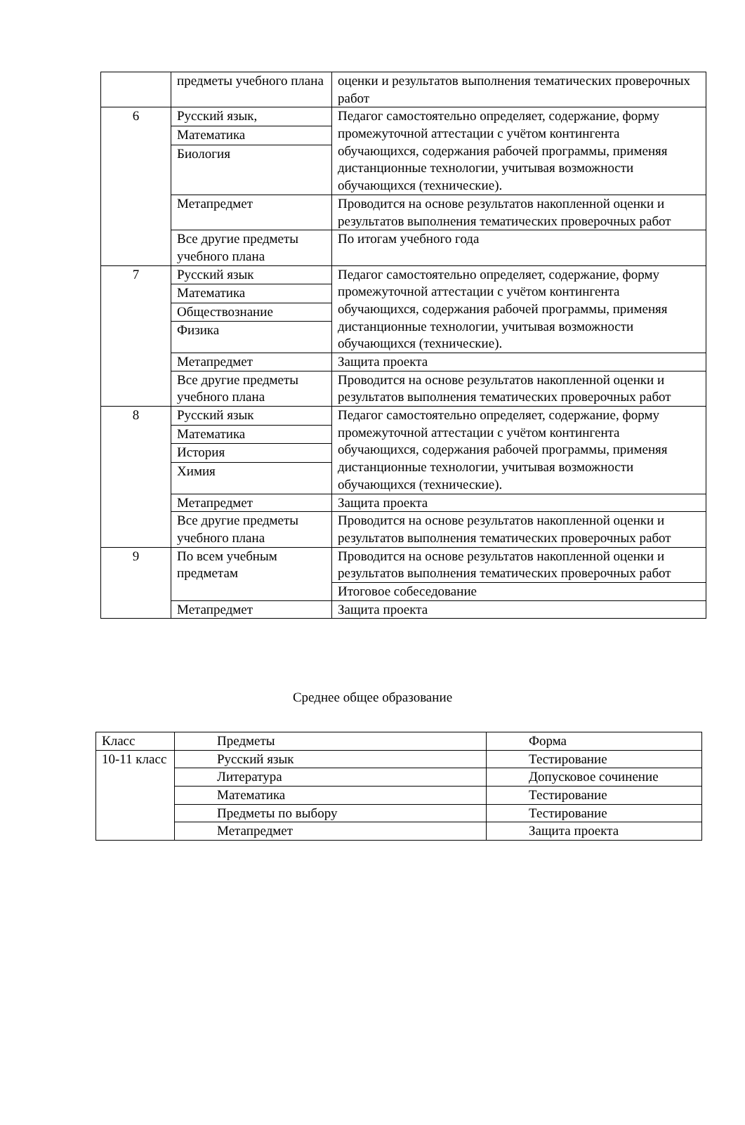| | предметы учебного плана | оценки и результатов выполнения тематических проверочных работ |
| 6 | Русский язык, | Педагог самостоятельно определяет, содержание, форму промежуточной аттестации с учётом контингента обучающихся, содержания рабочей программы, применяя дистанционные технологии, учитывая возможности обучающихся (технические). |
| | Математика | |
| | Биология | |
| | Метапредмет | Проводится на основе результатов накопленной оценки и результатов выполнения тематических проверочных работ |
| | Все другие предметы учебного плана | По итогам учебного года |
| 7 | Русский язык | Педагог самостоятельно определяет, содержание, форму промежуточной аттестации с учётом контингента обучающихся, содержания рабочей программы, применяя дистанционные технологии, учитывая возможности обучающихся (технические). |
| | Математика | |
| | Обществознание | |
| | Физика | |
| | Метапредмет | Защита проекта |
| | Все другие предметы учебного плана | Проводится на основе результатов накопленной оценки и результатов выполнения тематических проверочных работ |
| 8 | Русский язык | Педагог самостоятельно определяет, содержание, форму промежуточной аттестации с учётом контингента обучающихся, содержания рабочей программы, применяя дистанционные технологии, учитывая возможности обучающихся (технические). |
| | Математика | |
| | История | |
| | Химия | |
| | Метапредмет | Защита проекта |
| | Все другие предметы учебного плана | Проводится на основе результатов накопленной оценки и результатов выполнения тематических проверочных работ |
| 9 | По всем учебным предметам | Проводится на основе результатов накопленной оценки и результатов выполнения тематических проверочных работ |
| | | Итоговое собеседование |
| | Метапредмет | Защита проекта |
Среднее общее образование
| Класс | Предметы | Форма |
| 10-11 класс | Русский язык | Тестирование |
| | Литература | Допусковое сочинение |
| | Математика | Тестирование |
| | Предметы по выбору | Тестирование |
| | Метапредмет | Защита проекта |